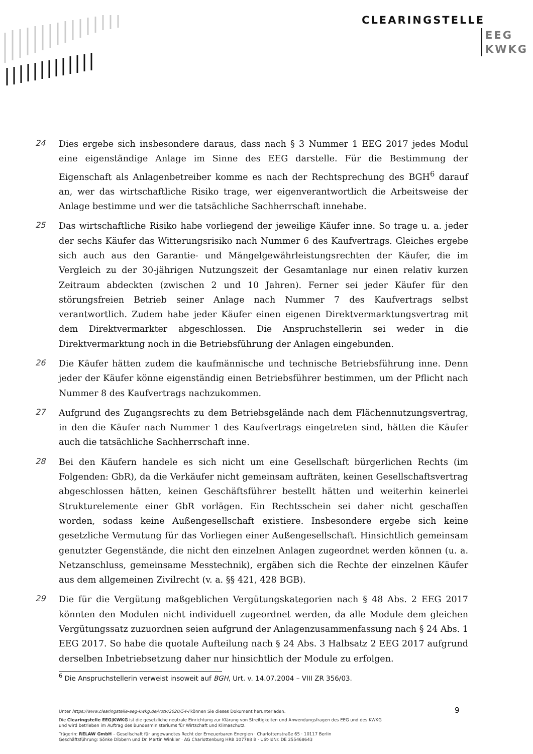CLEARINGSTELLE
EEG
KWKG
24
Dies ergebe sich insbesondere daraus, dass nach § 3 Nummer 1 EEG 2017 jedes Modul eine eigenständige Anlage im Sinne des EEG darstelle. Für die Bestimmung der Eigenschaft als Anlagenbetreiber komme es nach der Rechtsprechung des BGH<sup>6</sup> darauf an, wer das wirtschaftliche Risiko trage, wer eigenverantwortlich die Arbeitsweise der Anlage bestimme und wer die tatsächliche Sachherrschaft innehabe.
25
Das wirtschaftliche Risiko habe vorliegend der jeweilige Käufer inne. So trage u. a. jeder der sechs Käufer das Witterungsrisiko nach Nummer 6 des Kaufvertrags. Gleiches ergebe sich auch aus den Garantie- und Mängelgewährleistungsrechten der Käufer, die im Vergleich zu der 30-jährigen Nutzungszeit der Gesamtanlage nur einen relativ kurzen Zeitraum abdeckten (zwischen 2 und 10 Jahren). Ferner sei jeder Käufer für den störungsfreien Betrieb seiner Anlage nach Nummer 7 des Kaufvertrags selbst verantwortlich. Zudem habe jeder Käufer einen eigenen Direktvermarktungsvertrag mit dem Direktvermarkter abgeschlossen. Die Anspruchstellerin sei weder in die Direktvermarktung noch in die Betriebsführung der Anlagen eingebunden.
26
Die Käufer hätten zudem die kaufmännische und technische Betriebsführung inne. Denn jeder der Käufer könne eigenständig einen Betriebsführer bestimmen, um der Pflicht nach Nummer 8 des Kaufvertrags nachzukommen.
27
Aufgrund des Zugangsrechts zu dem Betriebsgelände nach dem Flächennutzungsvertrag, in den die Käufer nach Nummer 1 des Kaufvertrags eingetreten sind, hätten die Käufer auch die tatsächliche Sachherrschaft inne.
28
Bei den Käufern handele es sich nicht um eine Gesellschaft bürgerlichen Rechts (im Folgenden: GbR), da die Verkäufer nicht gemeinsam aufträten, keinen Gesellschaftsvertrag abgeschlossen hätten, keinen Geschäftsführer bestellt hätten und weiterhin keinerlei Strukturelemente einer GbR vorlägen. Ein Rechtsschein sei daher nicht geschaffen worden, sodass keine Außengesellschaft existiere. Insbesondere ergebe sich keine gesetzliche Vermutung für das Vorliegen einer Außengesellschaft. Hinsichtlich gemeinsam genutzter Gegenstände, die nicht den einzelnen Anlagen zugeordnet werden können (u. a. Netzanschluss, gemeinsame Messtechnik), ergäben sich die Rechte der einzelnen Käufer aus dem allgemeinen Zivilrecht (v. a. §§ 421, 428 BGB).
29
Die für die Vergütung maßgeblichen Vergütungskategorien nach § 48 Abs. 2 EEG 2017 könnten den Modulen nicht individuell zugeordnet werden, da alle Module dem gleichen Vergütungssatz zuzuordnen seien aufgrund der Anlagenzusammenfassung nach § 24 Abs. 1 EEG 2017. So habe die quotale Aufteilung nach § 24 Abs. 3 Halbsatz 2 EEG 2017 aufgrund derselben Inbetriebsetzung daher nur hinsichtlich der Module zu erfolgen.
<sup>6</sup> Die Anspruchstellerin verweist insoweit auf BGH, Urt. v. 14.07.2004 – VIII ZR 356/03.
9
Unter https://www.clearingstelle-eeg-kwkg.de/votv/2020/54-I können Sie dieses Dokument herunterladen.
Die Clearingstelle EEG|KWKG ist die gesetzliche neutrale Einrichtung zur Klärung von Streitigkeiten und Anwendungsfragen des EEG und des KWKG
und wird betrieben im Auftrag des Bundesministeriums für Wirtschaft und Klimaschutz.
Trägerin: RELAW GmbH – Gesellschaft für angewandtes Recht der Erneuerbaren Energien · Charlottenstraße 65 · 10117 Berlin
Geschäftsführung: Sönke Dibbern und Dr. Martin Winkler · AG Charlottenburg HRB 107788 B · USt-IdNr. DE 255468643